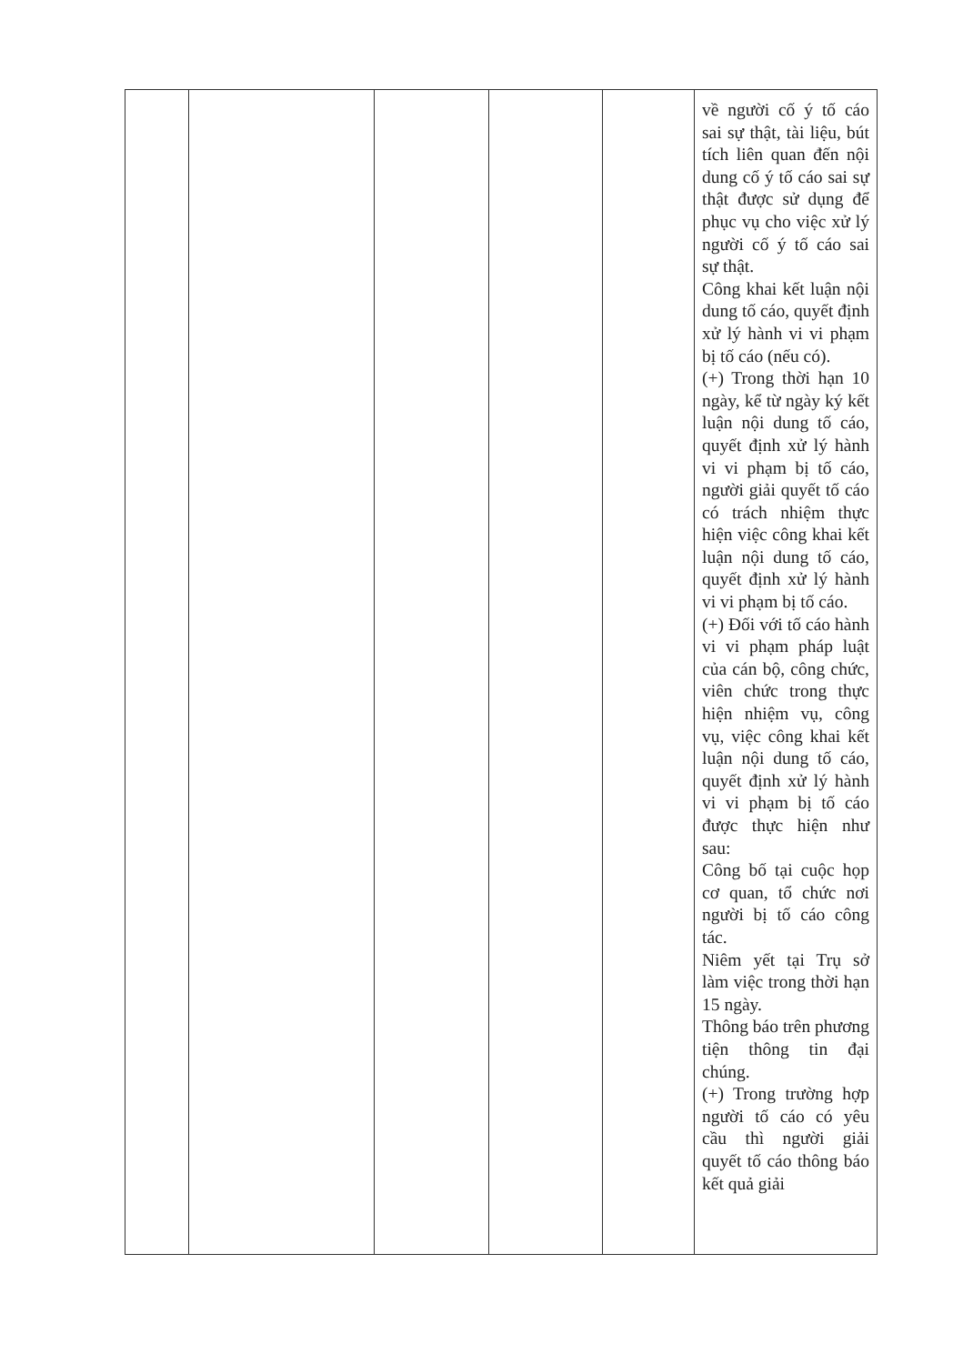| | | | | | về người cố ý tố cáo sai sự thật, tài liệu, bút tích liên quan đến nội dung cố ý tố cáo sai sự thật được sử dụng để phục vụ cho việc xử lý người cố ý tố cáo sai sự thật. Công khai kết luận nội dung tố cáo, quyết định xử lý hành vi vi phạm bị tố cáo (nếu có). (+) Trong thời hạn 10 ngày, kể từ ngày ký kết luận nội dung tố cáo, quyết định xử lý hành vi vi phạm bị tố cáo, người giải quyết tố cáo có trách nhiệm thực hiện việc công khai kết luận nội dung tố cáo, quyết định xử lý hành vi vi phạm bị tố cáo. (+) Đối với tố cáo hành vi vi phạm pháp luật của cán bộ, công chức, viên chức trong thực hiện nhiệm vụ, công vụ, việc công khai kết luận nội dung tố cáo, quyết định xử lý hành vi vi phạm bị tố cáo được thực hiện như sau: Công bố tại cuộc họp cơ quan, tổ chức nơi người bị tố cáo công tác. Niêm yết tại Trụ sở làm việc trong thời hạn 15 ngày. Thông báo trên phương tiện thông tin đại chúng. (+) Trong trường hợp người tố cáo có yêu cầu thì người giải quyết tố cáo thông báo kết quả giải |